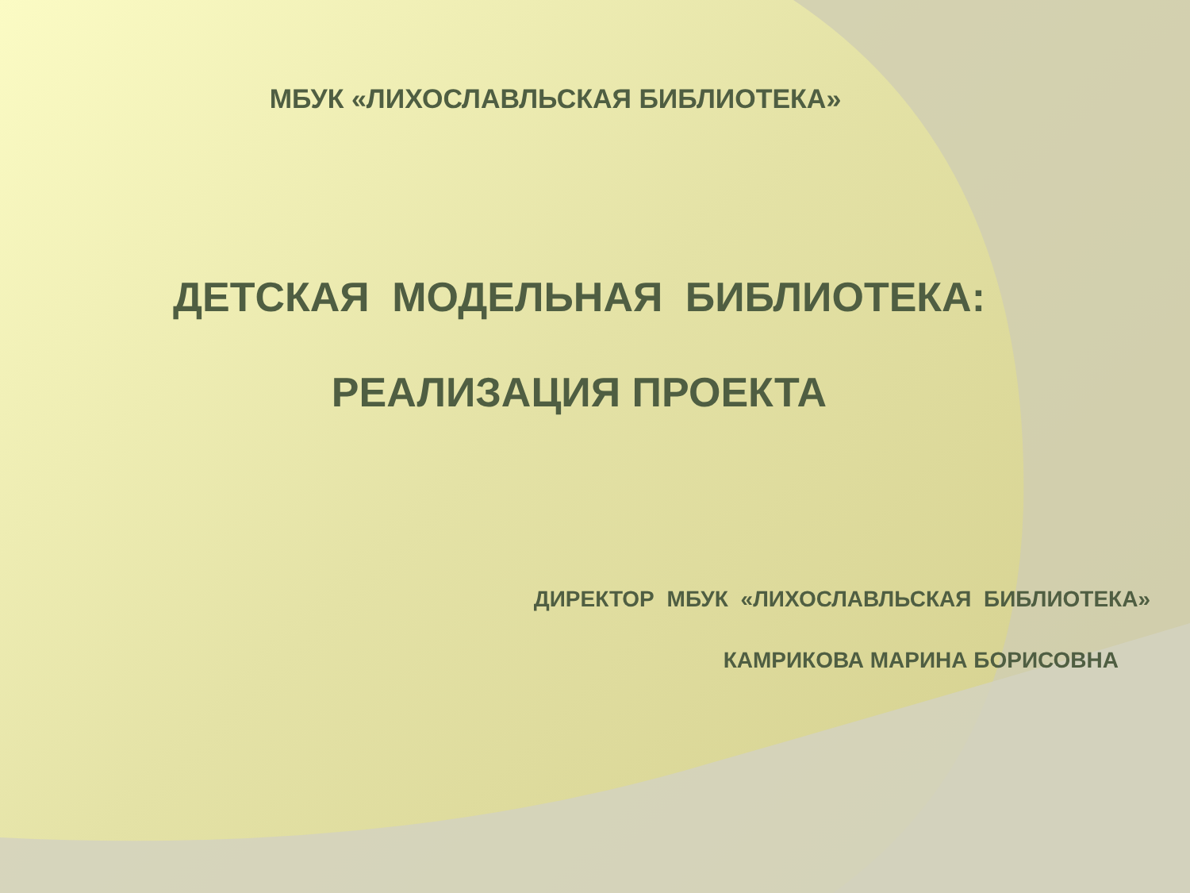МБУК «ЛИХОСЛАВЛЬСКАЯ БИБЛИОТЕКА»
ДЕТСКАЯ МОДЕЛЬНАЯ БИБЛИОТЕКА:
РЕАЛИЗАЦИЯ ПРОЕКТА
ДИРЕКТОР МБУК «ЛИХОСЛАВЛЬСКАЯ БИБЛИОТЕКА»
КАМРИКОВА МАРИНА БОРИСОВНА